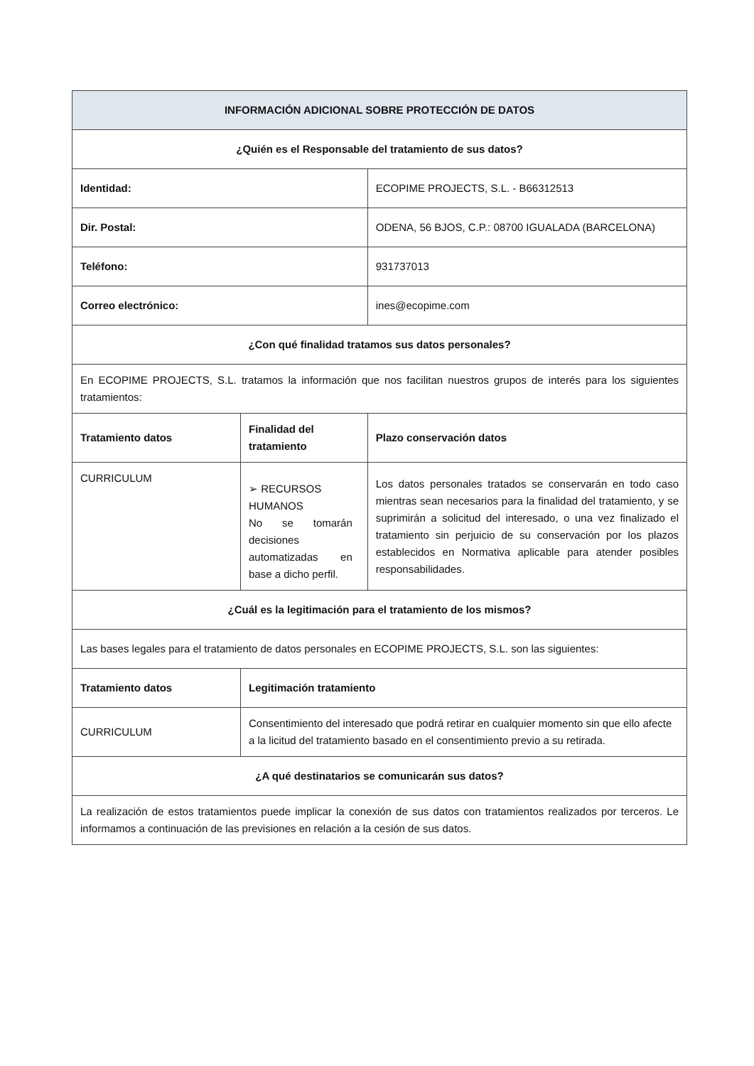| INFORMACIÓN ADICIONAL SOBRE PROTECCIÓN DE DATOS | | | |
| ¿Quién es el Responsable del tratamiento de sus datos? | | | |
| Identidad: | | ECOPIME PROJECTS, S.L. - B66312513 | |
| Dir. Postal: | | ODENA, 56 BJOS, C.P.: 08700 IGUALADA (BARCELONA) | |
| Teléfono: | | 931737013 | |
| Correo electrónico: | | ines@ecopime.com | |
| ¿Con qué finalidad tratamos sus datos personales? | | | |
| En ECOPIME PROJECTS, S.L. tratamos la información que nos facilitan nuestros grupos de interés para los siguientes tratamientos: | | | |
| Tratamiento datos | Finalidad del tratamiento | | Plazo conservación datos |
| CURRICULUM | ➢ RECURSOS HUMANOS No se tomarán decisiones automatizadas en base a dicho perfil. | | Los datos personales tratados se conservarán en todo caso mientras sean necesarios para la finalidad del tratamiento, y se suprimirán a solicitud del interesado, o una vez finalizado el tratamiento sin perjuicio de su conservación por los plazos establecidos en Normativa aplicable para atender posibles responsabilidades. |
| ¿Cuál es la legitimación para el tratamiento de los mismos? | | | |
| Las bases legales para el tratamiento de datos personales en ECOPIME PROJECTS, S.L. son las siguientes: | | | |
| Tratamiento datos | Legitimación tratamiento | | |
| CURRICULUM | Consentimiento del interesado que podrá retirar en cualquier momento sin que ello afecte a la licitud del tratamiento basado en el consentimiento previo a su retirada. | | |
| ¿A qué destinatarios se comunicarán sus datos? | | | |
| La realización de estos tratamientos puede implicar la conexión de sus datos con tratamientos realizados por terceros. Le informamos a continuación de las previsiones en relación a la cesión de sus datos. | | | |